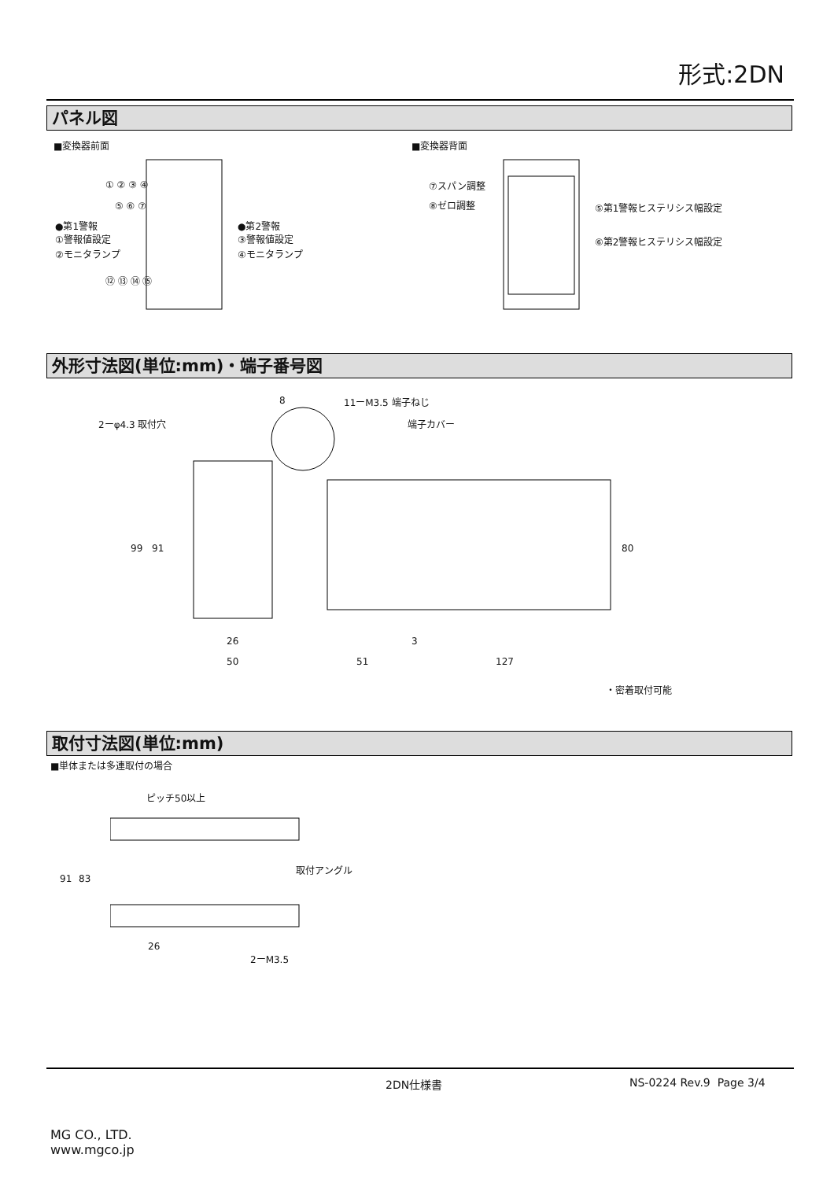形式:2DN
パネル図
■変換器前面 ■変換器背面
① ② ③ ④
⑤ ⑥ ⑦
⑫ ⑬ ⑭ ⑮
●第1警報
①警報値設定
②モニタランプ
●第2警報
③警報値設定
④モニタランプ
⑦スパン調整
⑧ゼロ調整 ⑤第1警報ヒステリシス幅設定
⑥第2警報ヒステリシス幅設定
外形寸法図(単位:mm)・端子番号図
8 11ーM3.5 端子ねじ
2ーφ4.3 取付穴 端子カバー
99 91 80
26 3
50 51 127
・密着取付可能
取付寸法図(単位:mm)
■単体または多連取付の場合
ピッチ50以上
91 83
取付アングル
26
2ーM3.5
2DN仕様書 NS-0224 Rev.9 Page 3/4
MG CO., LTD.
www.mgco.jp